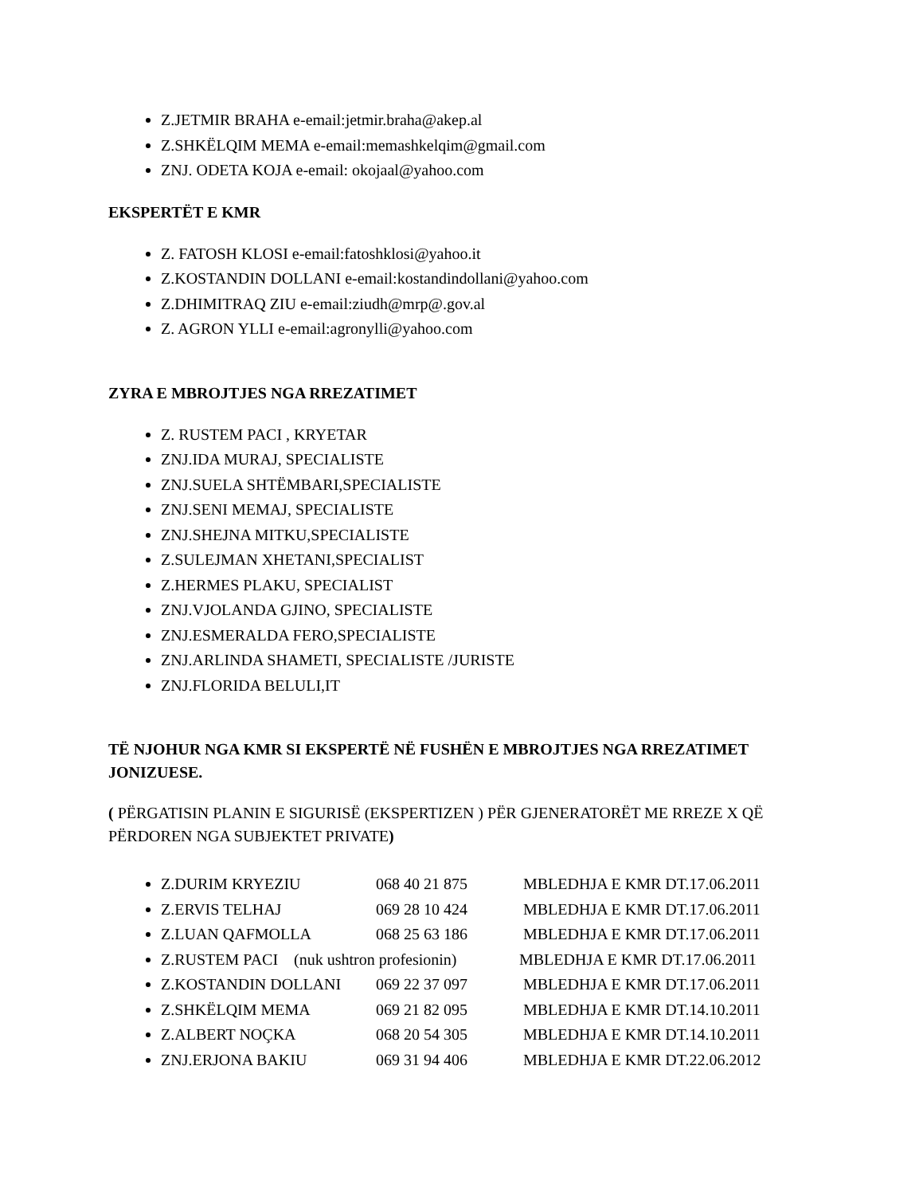Z.JETMIR BRAHA e-email:jetmir.braha@akep.al
Z.SHKËLQIM MEMA e-email:memashkelqim@gmail.com
ZNJ. ODETA KOJA e-email: okojaal@yahoo.com
EKSPERTËT E KMR
Z. FATOSH KLOSI e-email:fatoshklosi@yahoo.it
Z.KOSTANDIN DOLLANI e-email:kostandindollani@yahoo.com
Z.DHIMITRAQ ZIU e-email:ziudh@mrp@.gov.al
Z. AGRON YLLI e-email:agronylli@yahoo.com
ZYRA E MBROJTJES NGA RREZATIMET
Z. RUSTEM PACI , KRYETAR
ZNJ.IDA MURAJ, SPECIALISTE
ZNJ.SUELA SHTËMBARI,SPECIALISTE
ZNJ.SENI MEMAJ, SPECIALISTE
ZNJ.SHEJNA MITKU,SPECIALISTE
Z.SULEJMAN XHETANI,SPECIALIST
Z.HERMES PLAKU, SPECIALIST
ZNJ.VJOLANDA GJINO, SPECIALISTE
ZNJ.ESMERALDA FERO,SPECIALISTE
ZNJ.ARLINDA SHAMETI, SPECIALISTE /JURISTE
ZNJ.FLORIDA BELULI,IT
TË NJOHUR NGA KMR SI EKSPERTË NË FUSHËN E MBROJTJES NGA RREZATIMET JONIZUESE.
( PËRGATISIN PLANIN E SIGURISË (EKSPERTIZEN ) PËR GJENERATORËT ME RREZE X QË PËRDOREN NGA SUBJEKTET PRIVATE)
Z.DURIM KRYEZIU 068 40 21 875 MBLEDHJA E KMR DT.17.06.2011
Z.ERVIS TELHAJ 069 28 10 424 MBLEDHJA E KMR DT.17.06.2011
Z.LUAN QAFMOLLA 068 25 63 186 MBLEDHJA E KMR DT.17.06.2011
Z.RUSTEM PACI (nuk ushtron profesionin) MBLEDHJA E KMR DT.17.06.2011
Z.KOSTANDIN DOLLANI 069 22 37 097 MBLEDHJA E KMR DT.17.06.2011
Z.SHKËLQIM MEMA 069 21 82 095 MBLEDHJA E KMR DT.14.10.2011
Z.ALBERT NOÇKA 068 20 54 305 MBLEDHJA E KMR DT.14.10.2011
ZNJ.ERJONA BAKIU 069 31 94 406 MBLEDHJA E KMR DT.22.06.2012